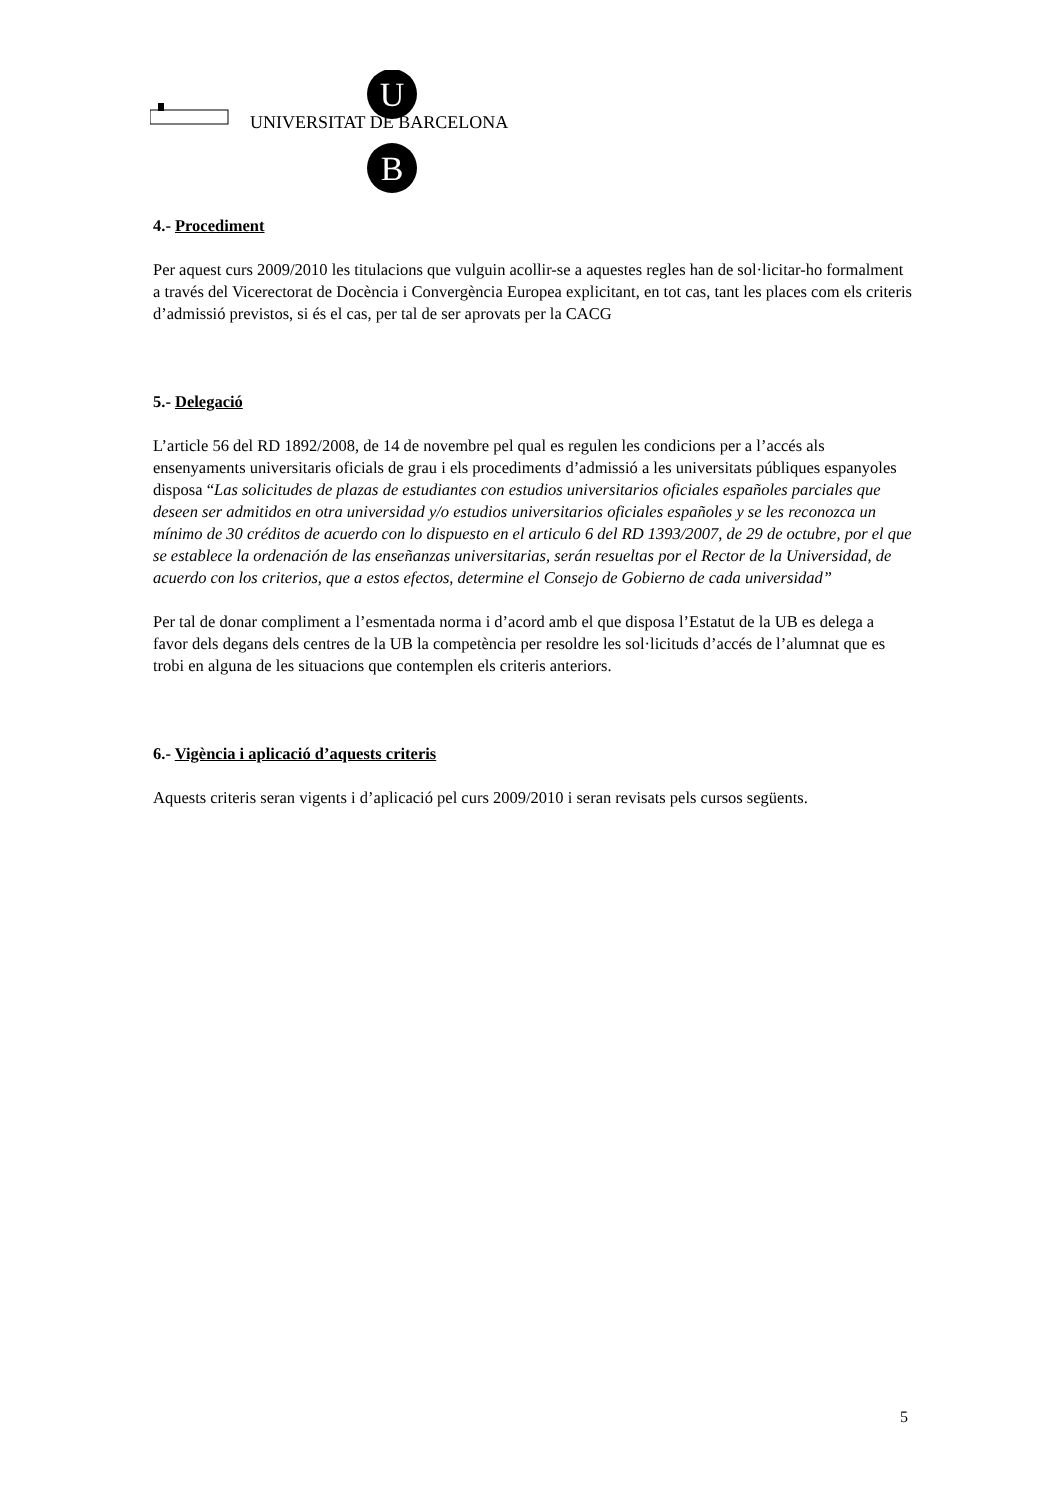U
B
UNIVERSITAT DE BARCELONA
4.- Procediment
Per aquest curs 2009/2010 les titulacions que vulguin acollir-se a aquestes regles han de sol·licitar-ho formalment a través del Vicerectorat de Docència i Convergència Europea explicitant, en tot cas, tant les places com els criteris d’admissió previstos, si és el cas, per tal de ser aprovats per la CACG
5.- Delegació
L’article 56 del RD 1892/2008, de 14 de novembre pel qual es regulen les condicions per a l’accés als ensenyaments universitaris oficials de grau i els procediments d’admissió a les universitats públiques espanyoles disposa “Las solicitudes de plazas de estudiantes con estudios universitarios oficiales españoles parciales que deseen ser admitidos en otra universidad y/o estudios universitarios oficiales españoles y se les reconozca un mínimo de 30 créditos de acuerdo con lo dispuesto en el articulo 6 del RD 1393/2007, de 29 de octubre, por el que se establece la ordenación de las enseñanzas universitarias, serán resueltas por el Rector de la Universidad, de acuerdo con los criterios, que a estos efectos, determine el Consejo de Gobierno de cada universidad”
Per tal de donar compliment a l’esmentada norma i d’acord amb el que disposa l’Estatut de la UB es delega a favor dels degans dels centres de la UB la competència per resoldre les sol·licituds d’accés de l’alumnat que es trobi en alguna de les situacions que contemplen els criteris anteriors.
6.- Vigència i aplicació d’aquests criteris
Aquests criteris seran vigents i d’aplicació pel curs 2009/2010 i seran revisats pels cursos següents.
5